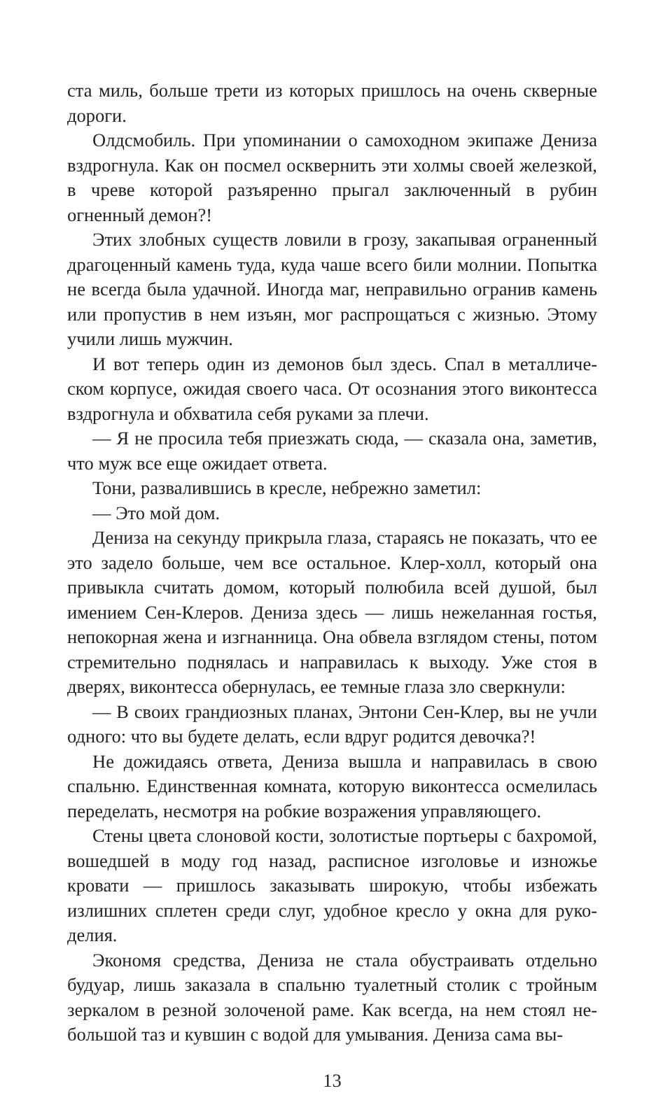ста миль, больше трети из которых пришлось на очень сквер­ные дороги.
Олдсмобиль. При упоминании о самоходном экипаже Де­низа вздрогнула. Как он посмел осквернить эти холмы своей железкой, в чреве которой разъяренно прыгал заключенный в рубин огненный демон?!
Этих злобных существ ловили в грозу, закапывая ограненный драгоценный камень туда, куда чаше всего били молнии. Попытка не всегда была удачной. Иногда маг, неправильно ог­ранив камень или пропустив в нем изъян, мог распрощаться с жизнью. Этому учили лишь мужчин.
И вот теперь один из демонов был здесь. Спал в металличе­ском корпусе, ожидая своего часа. От осознания этого викон­тесса вздрогнула и обхватила себя руками за плечи.
— Я не просила тебя приезжать сюда, — сказала она, заме­тив, что муж все еще ожидает ответа.
Тони, развалившись в кресле, небрежно заметил:
— Это мой дом.
Дениза на секунду прикрыла глаза, стараясь не показать, что ее это задело больше, чем все остальное. Клер-холл, кото­рый она привыкла считать домом, который полюбила всей ду­шой, был имением Сен-Клеров. Дениза здесь — лишь нежелан­ная гостья, непокорная жена и изгнанница. Она обвела взгля­дом стены, потом стремительно поднялась и направилась к выходу. Уже стоя в дверях, виконтесса обернулась, ее темные глаза зло сверкнули:
— В своих грандиозных планах, Энтони Сен-Клер, вы не уч­ли одного: что вы будете делать, если вдруг родится девочка?!
Не дожидаясь ответа, Дениза вышла и направилась в свою спальню. Единственная комната, которую виконтесса осмели­лась переделать, несмотря на робкие возражения управляю­щего.
Стены цвета слоновой кости, золотистые портьеры с бахро­мой, вошедшей в моду год назад, расписное изголовье и изно­жье кровати — пришлось заказывать широкую, чтобы избежать излишних сплетен среди слуг, удобное кресло у окна для руко­делия.
Экономя средства, Дениза не стала обустраивать отдельно будуар, лишь заказала в спальню туалетный столик с тройным зеркалом в резной золоченой раме. Как всегда, на нем стоял не­большой таз и кувшин с водой для умывания. Дениза сама вы-
13